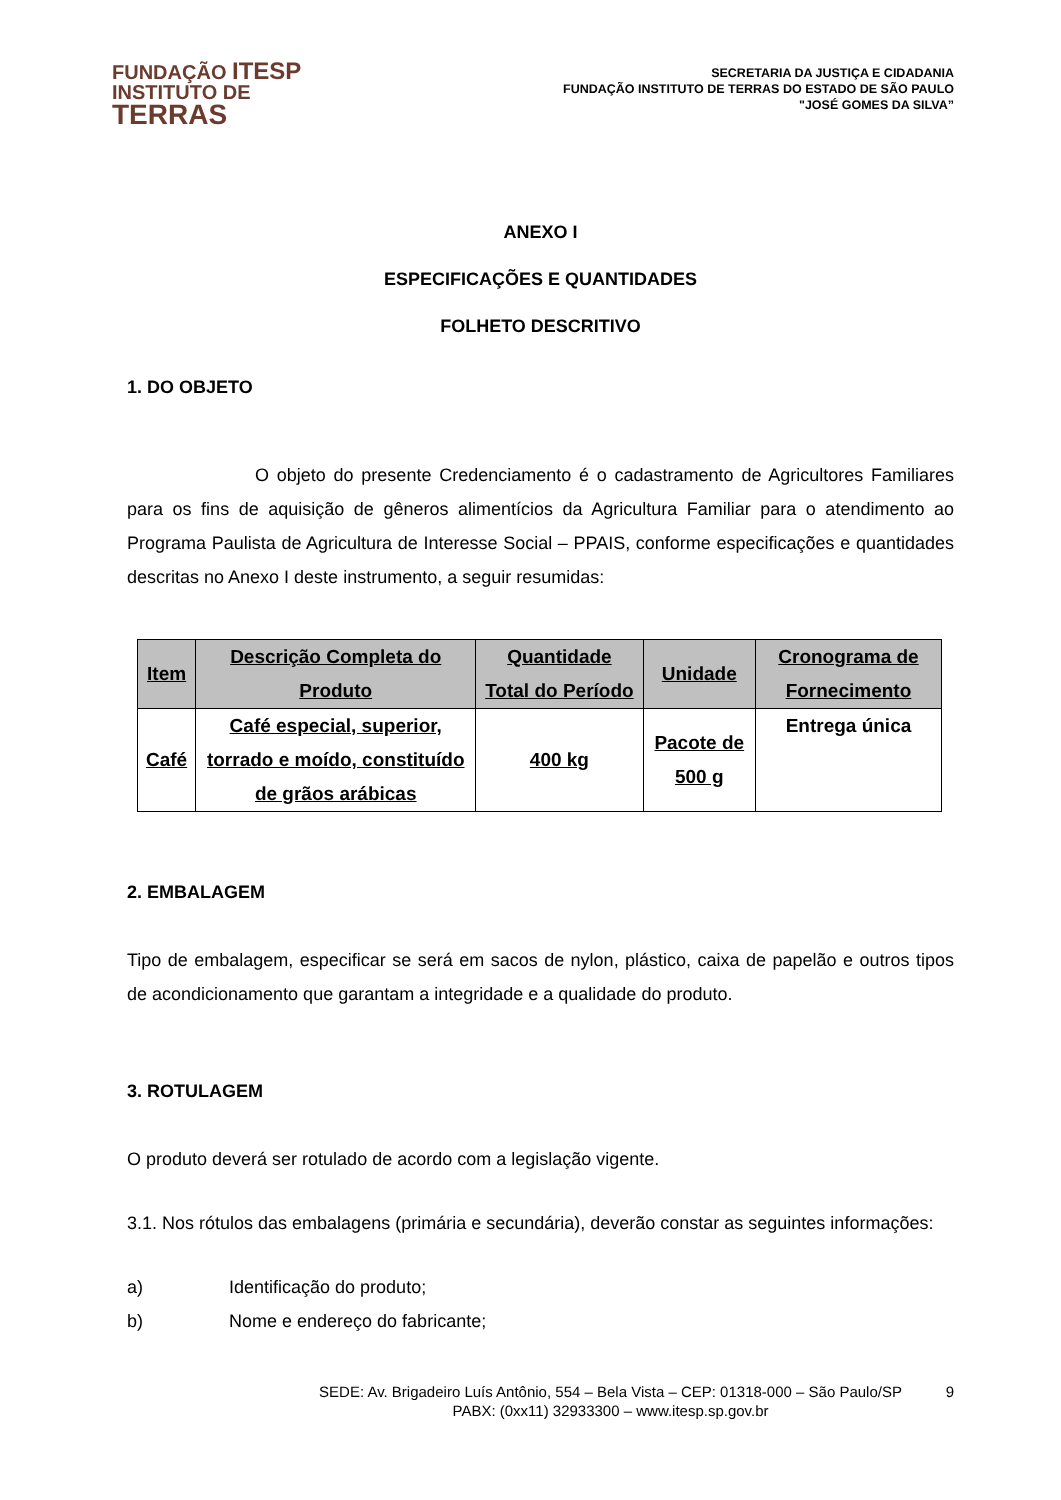FUNDAÇÃO ITESP
INSTITUTO DE
TERRAS
SECRETARIA DA JUSTIÇA E CIDADANIA
FUNDAÇÃO INSTITUTO DE TERRAS DO ESTADO DE SÃO PAULO
"JOSÉ GOMES DA SILVA”
ANEXO I
ESPECIFICAÇÕES E QUANTIDADES
FOLHETO DESCRITIVO
1. DO OBJETO
O objeto do presente Credenciamento é o cadastramento de Agricultores Familiares para os fins de aquisição de gêneros alimentícios da Agricultura Familiar para o atendimento ao Programa Paulista de Agricultura de Interesse Social – PPAIS, conforme especificações e quantidades descritas no Anexo I deste instrumento, a seguir resumidas:
| Item | Descrição Completa do Produto | Quantidade Total do Período | Unidade | Cronograma de Fornecimento |
| --- | --- | --- | --- | --- |
| Café | Café especial, superior, torrado e moído, constituído de grãos arábicas | 400 kg | Pacote de 500 g | Entrega única |
2. EMBALAGEM
Tipo de embalagem, especificar se será em sacos de nylon, plástico, caixa de papelão e outros tipos de acondicionamento que garantam a integridade e a qualidade do produto.
3. ROTULAGEM
O produto deverá ser rotulado de acordo com a legislação vigente.
3.1. Nos rótulos das embalagens (primária e secundária), deverão constar as seguintes informações:
a) Identificação do produto;
b) Nome e endereço do fabricante;
SEDE: Av. Brigadeiro Luís Antônio, 554 – Bela Vista – CEP: 01318-000 – São Paulo/SP
PABX: (0xx11) 32933300 – www.itesp.sp.gov.br
9